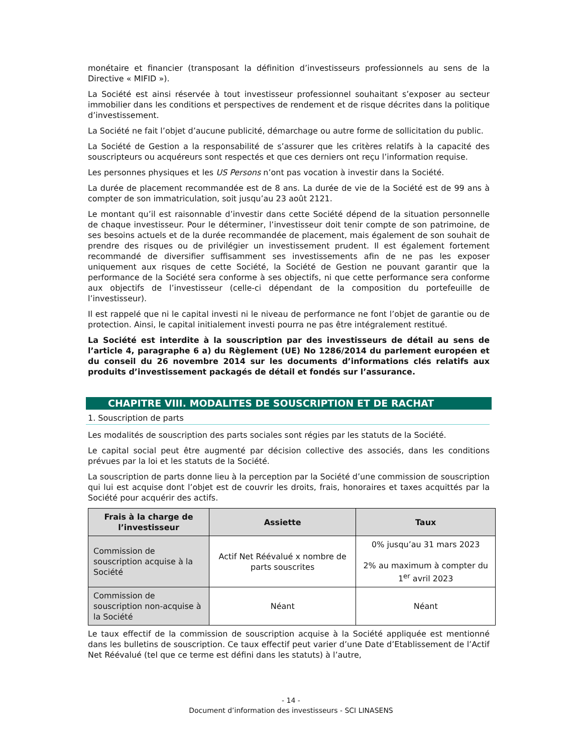monétaire et financier (transposant la définition d’investisseurs professionnels au sens de la Directive « MIFID »).
La Société est ainsi réservée à tout investisseur professionnel souhaitant s’exposer au secteur immobilier dans les conditions et perspectives de rendement et de risque décrites dans la politique d’investissement.
La Société ne fait l’objet d’aucune publicité, démarchage ou autre forme de sollicitation du public.
La Société de Gestion a la responsabilité de s’assurer que les critères relatifs à la capacité des souscripteurs ou acquéreurs sont respectés et que ces derniers ont reçu l’information requise.
Les personnes physiques et les US Persons n’ont pas vocation à investir dans la Société.
La durée de placement recommandée est de 8 ans. La durée de vie de la Société est de 99 ans à compter de son immatriculation, soit jusqu’au 23 août 2121.
Le montant qu’il est raisonnable d’investir dans cette Société dépend de la situation personnelle de chaque investisseur. Pour le déterminer, l’investisseur doit tenir compte de son patrimoine, de ses besoins actuels et de la durée recommandée de placement, mais également de son souhait de prendre des risques ou de privilégier un investissement prudent. Il est également fortement recommandé de diversifier suffisamment ses investissements afin de ne pas les exposer uniquement aux risques de cette Société, la Société de Gestion ne pouvant garantir que la performance de la Société sera conforme à ses objectifs, ni que cette performance sera conforme aux objectifs de l’investisseur (celle-ci dépendant de la composition du portefeuille de l’investisseur).
Il est rappelé que ni le capital investi ni le niveau de performance ne font l’objet de garantie ou de protection. Ainsi, le capital initialement investi pourra ne pas être intégralement restitué.
La Société est interdite à la souscription par des investisseurs de détail au sens de l’article 4, paragraphe 6 a) du Règlement (UE) No 1286/2014 du parlement européen et du conseil du 26 novembre 2014 sur les documents d’informations clés relatifs aux produits d’investissement packagés de détail et fondés sur l’assurance.
CHAPITRE VIII. MODALITES DE SOUSCRIPTION ET DE RACHAT
1. Souscription de parts
Les modalités de souscription des parts sociales sont régies par les statuts de la Société.
Le capital social peut être augmenté par décision collective des associés, dans les conditions prévues par la loi et les statuts de la Société.
La souscription de parts donne lieu à la perception par la Société d’une commission de souscription qui lui est acquise dont l’objet est de couvrir les droits, frais, honoraires et taxes acquittés par la Société pour acquérir des actifs.
| Frais à la charge de l’investisseur | Assiette | Taux |
| --- | --- | --- |
| Commission de souscription acquise à la Société | Actif Net Réévalué x nombre de parts souscrites | 0% jusqu’au 31 mars 2023 2% au maximum à compter du 1<sup>er</sup> avril 2023 |
| Commission de souscription non-acquise à la Société | Néant | Néant |
Le taux effectif de la commission de souscription acquise à la Société appliquée est mentionné dans les bulletins de souscription. Ce taux effectif peut varier d’une Date d’Etablissement de l’Actif Net Réévalué (tel que ce terme est défini dans les statuts) à l’autre,
- 14 -
Document d’information des investisseurs - SCI LINASENS